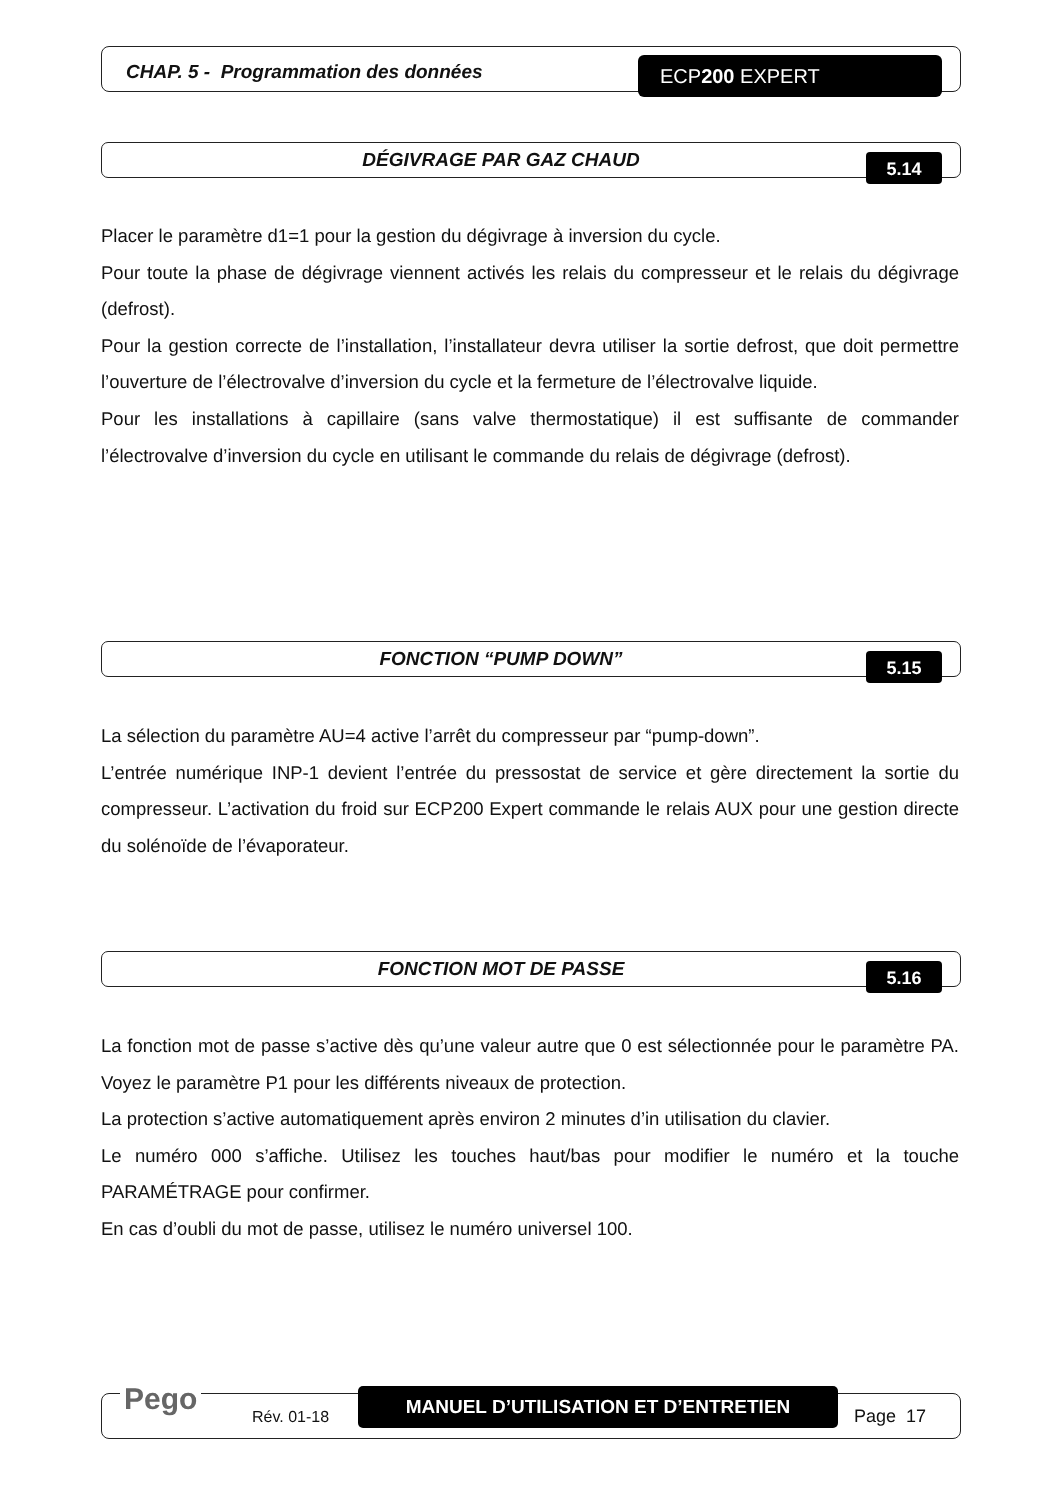CHAP. 5 - Programmation des données
ECP200 EXPERT
DÉGIVRAGE PAR GAZ CHAUD
5.14
Placer le paramètre d1=1 pour la gestion du dégivrage à inversion du cycle.
Pour toute la phase de dégivrage viennent activés les relais du compresseur et le relais du dégivrage (defrost).
Pour la gestion correcte de l’installation, l’installateur devra utiliser la sortie defrost, que doit permettre l’ouverture de l’électrovalve d’inversion du cycle et la fermeture de l’électrovalve liquide.
Pour les installations à capillaire (sans valve thermostatique) il est suffisante de commander l’électrovalve d’inversion du cycle en utilisant le commande du relais de dégivrage (defrost).
FONCTION “PUMP DOWN”
5.15
La sélection du paramètre AU=4 active l’arrêt du compresseur par “pump-down”.
L’entrée numérique INP-1 devient l’entrée du pressostat de service et gère directement la sortie du compresseur. L’activation du froid sur ECP200 Expert commande le relais AUX pour une gestion directe du solénoïde de l’évaporateur.
FONCTION MOT DE PASSE
5.16
La fonction mot de passe s’active dès qu’une valeur autre que 0 est sélectionnée pour le paramètre PA. Voyez le paramètre P1 pour les différents niveaux de protection.
La protection s’active automatiquement après environ 2 minutes d’in utilisation du clavier.
Le numéro 000 s’affiche. Utilisez les touches haut/bas pour modifier le numéro et la touche PARAMÉTRAGE pour confirmer.
En cas d’oubli du mot de passe, utilisez le numéro universel 100.
Pego Rév. 01-18
MANUEL D’UTILISATION ET D’ENTRETIEN
Page 17